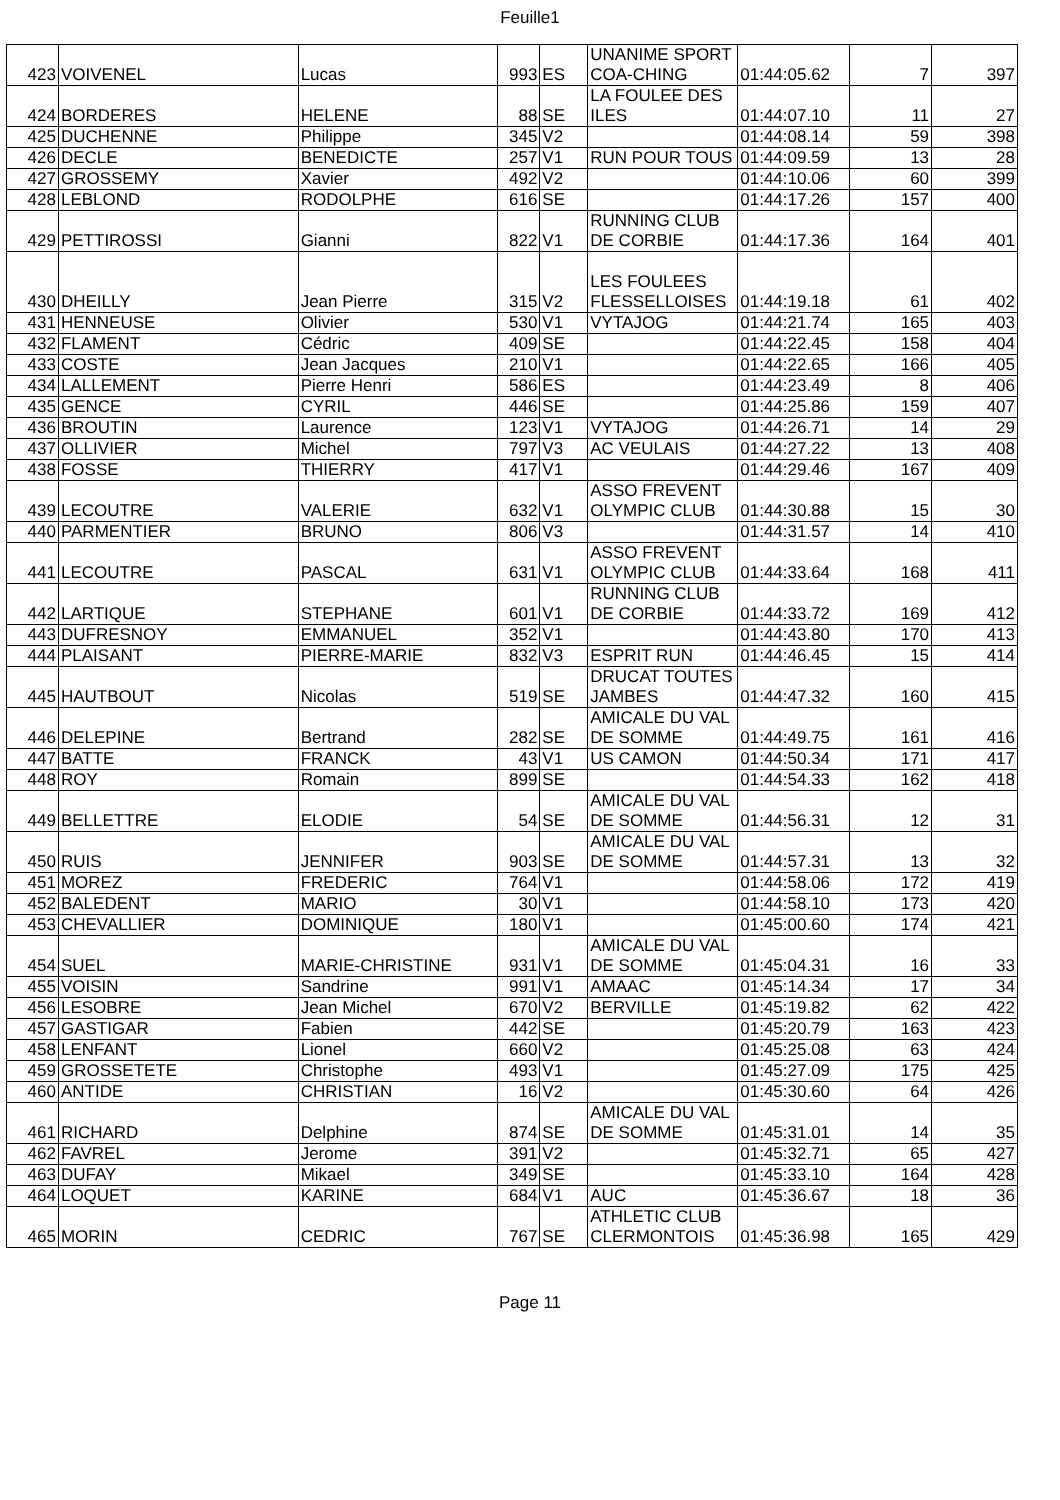Feuille1
| 423 | VOIVENEL | Lucas | 993 | ES | UNANIME SPORT COA-CHING | 01:44:05.62 | 7 | 397 |
| 424 | BORDERES | HELENE | 88 | SE | LA FOULEE DES ILES | 01:44:07.10 | 11 | 27 |
| 425 | DUCHENNE | Philippe | 345 | V2 | | 01:44:08.14 | 59 | 398 |
| 426 | DECLE | BENEDICTE | 257 | V1 | RUN POUR TOUS | 01:44:09.59 | 13 | 28 |
| 427 | GROSSEMY | Xavier | 492 | V2 | | 01:44:10.06 | 60 | 399 |
| 428 | LEBLOND | RODOLPHE | 616 | SE | | 01:44:17.26 | 157 | 400 |
| 429 | PETTIROSSI | Gianni | 822 | V1 | RUNNING CLUB DE CORBIE | 01:44:17.36 | 164 | 401 |
| 430 | DHEILLY | Jean Pierre | 315 | V2 | LES FOULEES FLESSELLOISES | 01:44:19.18 | 61 | 402 |
| 431 | HENNEUSE | Olivier | 530 | V1 | VYTAJOG | 01:44:21.74 | 165 | 403 |
| 432 | FLAMENT | Cédric | 409 | SE | | 01:44:22.45 | 158 | 404 |
| 433 | COSTE | Jean Jacques | 210 | V1 | | 01:44:22.65 | 166 | 405 |
| 434 | LALLEMENT | Pierre Henri | 586 | ES | | 01:44:23.49 | 8 | 406 |
| 435 | GENCE | CYRIL | 446 | SE | | 01:44:25.86 | 159 | 407 |
| 436 | BROUTIN | Laurence | 123 | V1 | VYTAJOG | 01:44:26.71 | 14 | 29 |
| 437 | OLLIVIER | Michel | 797 | V3 | AC VEULAIS | 01:44:27.22 | 13 | 408 |
| 438 | FOSSE | THIERRY | 417 | V1 | | 01:44:29.46 | 167 | 409 |
| 439 | LECOUTRE | VALERIE | 632 | V1 | ASSO FREVENT OLYMPIC CLUB | 01:44:30.88 | 15 | 30 |
| 440 | PARMENTIER | BRUNO | 806 | V3 | | 01:44:31.57 | 14 | 410 |
| 441 | LECOUTRE | PASCAL | 631 | V1 | ASSO FREVENT OLYMPIC CLUB | 01:44:33.64 | 168 | 411 |
| 442 | LARTIQUE | STEPHANE | 601 | V1 | RUNNING CLUB DE CORBIE | 01:44:33.72 | 169 | 412 |
| 443 | DUFRESNOY | EMMANUEL | 352 | V1 | | 01:44:43.80 | 170 | 413 |
| 444 | PLAISANT | PIERRE-MARIE | 832 | V3 | ESPRIT RUN | 01:44:46.45 | 15 | 414 |
| 445 | HAUTBOUT | Nicolas | 519 | SE | DRUCAT TOUTES JAMBES | 01:44:47.32 | 160 | 415 |
| 446 | DELEPINE | Bertrand | 282 | SE | AMICALE DU VAL DE SOMME | 01:44:49.75 | 161 | 416 |
| 447 | BATTE | FRANCK | 43 | V1 | US CAMON | 01:44:50.34 | 171 | 417 |
| 448 | ROY | Romain | 899 | SE | | 01:44:54.33 | 162 | 418 |
| 449 | BELLETTRE | ELODIE | 54 | SE | AMICALE DU VAL DE SOMME | 01:44:56.31 | 12 | 31 |
| 450 | RUIS | JENNIFER | 903 | SE | AMICALE DU VAL DE SOMME | 01:44:57.31 | 13 | 32 |
| 451 | MOREZ | FREDERIC | 764 | V1 | | 01:44:58.06 | 172 | 419 |
| 452 | BALEDENT | MARIO | 30 | V1 | | 01:44:58.10 | 173 | 420 |
| 453 | CHEVALLIER | DOMINIQUE | 180 | V1 | | 01:45:00.60 | 174 | 421 |
| 454 | SUEL | MARIE-CHRISTINE | 931 | V1 | AMICALE DU VAL DE SOMME | 01:45:04.31 | 16 | 33 |
| 455 | VOISIN | Sandrine | 991 | V1 | AMAAC | 01:45:14.34 | 17 | 34 |
| 456 | LESOBRE | Jean Michel | 670 | V2 | BERVILLE | 01:45:19.82 | 62 | 422 |
| 457 | GASTIGAR | Fabien | 442 | SE | | 01:45:20.79 | 163 | 423 |
| 458 | LENFANT | Lionel | 660 | V2 | | 01:45:25.08 | 63 | 424 |
| 459 | GROSSETETE | Christophe | 493 | V1 | | 01:45:27.09 | 175 | 425 |
| 460 | ANTIDE | CHRISTIAN | 16 | V2 | | 01:45:30.60 | 64 | 426 |
| 461 | RICHARD | Delphine | 874 | SE | AMICALE DU VAL DE SOMME | 01:45:31.01 | 14 | 35 |
| 462 | FAVREL | Jerome | 391 | V2 | | 01:45:32.71 | 65 | 427 |
| 463 | DUFAY | Mikael | 349 | SE | | 01:45:33.10 | 164 | 428 |
| 464 | LOQUET | KARINE | 684 | V1 | AUC | 01:45:36.67 | 18 | 36 |
| 465 | MORIN | CEDRIC | 767 | SE | ATHLETIC CLUB CLERMONTOIS | 01:45:36.98 | 165 | 429 |
Page 11